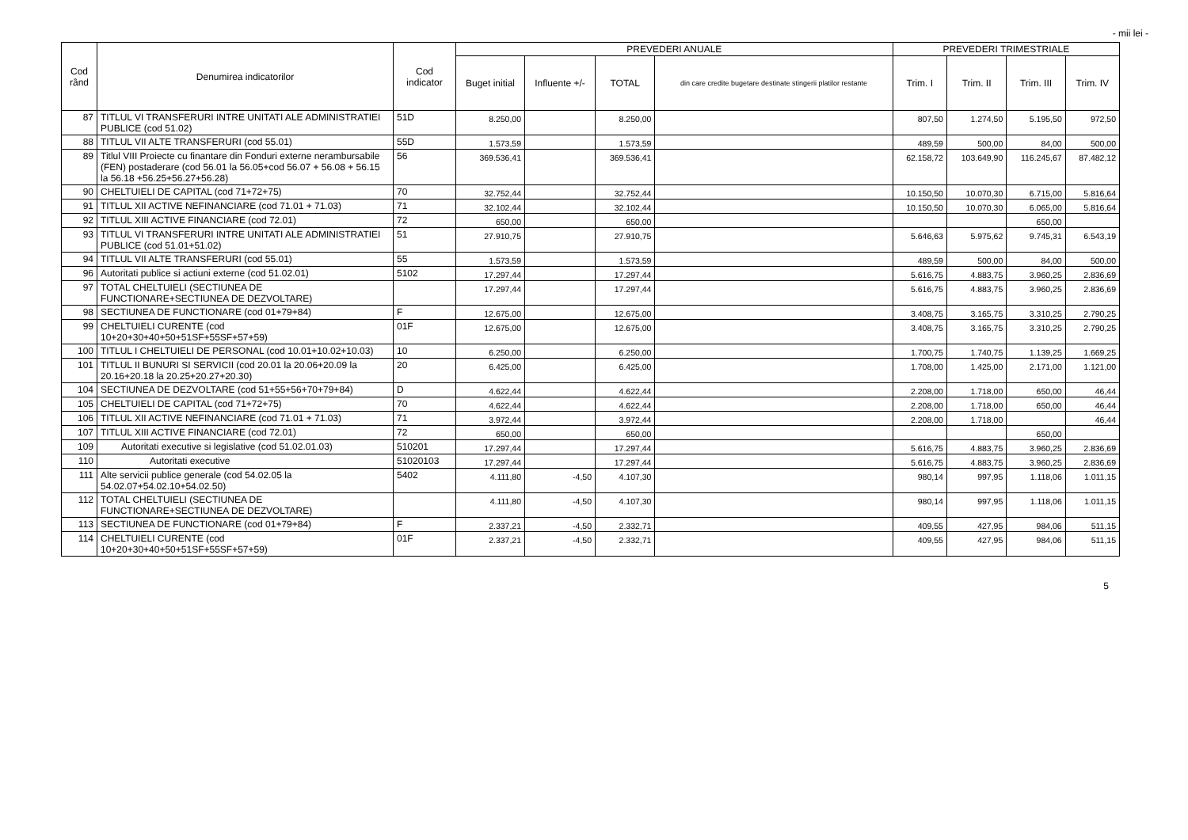- mii lei -
| Cod rând | Denumirea indicatorilor | Cod indicator | PREVEDERI ANUALE | | | | PREVEDERI TRIMESTRIALE | | | |
| --- | --- | --- | --- | --- | --- | --- | --- | --- | --- | --- |
| | | | Buget initial | Influente +/- | TOTAL | din care credite bugetare destinate stingerii platilor restante | Trim. I | Trim. II | Trim. III | Trim. IV |
| 87 | TITLUL VI TRANSFERURI INTRE UNITATI ALE ADMINISTRATIEI PUBLICE (cod 51.02) | 51D | 8.250,00 | | 8.250,00 | | 807,50 | 1.274,50 | 5.195,50 | 972,50 |
| 88 | TITLUL VII ALTE TRANSFERURI (cod 55.01) | 55D | 1.573,59 | | 1.573,59 | | 489,59 | 500,00 | 84,00 | 500,00 |
| 89 | Titlul VIII Proiecte cu finantare din Fonduri externe nerambursabile (FEN) postaderare (cod 56.01 la 56.05+cod 56.07 + 56.08 + 56.15 la 56.18 +56.25+56.27+56.28) | 56 | 369.536,41 | | 369.536,41 | | 62.158,72 | 103.649,90 | 116.245,67 | 87.482,12 |
| 90 | CHELTUIELI DE CAPITAL (cod 71+72+75) | 70 | 32.752,44 | | 32.752,44 | | 10.150,50 | 10.070,30 | 6.715,00 | 5.816,64 |
| 91 | TITLUL XII ACTIVE NEFINANCIARE (cod 71.01 + 71.03) | 71 | 32.102,44 | | 32.102,44 | | 10.150,50 | 10.070,30 | 6.065,00 | 5.816,64 |
| 92 | TITLUL XIII ACTIVE FINANCIARE (cod 72.01) | 72 | 650,00 | | 650,00 | | | | 650,00 | |
| 93 | TITLUL VI TRANSFERURI INTRE UNITATI ALE ADMINISTRATIEI PUBLICE (cod 51.01+51.02) | 51 | 27.910,75 | | 27.910,75 | | 5.646,63 | 5.975,62 | 9.745,31 | 6.543,19 |
| 94 | TITLUL VII ALTE TRANSFERURI (cod 55.01) | 55 | 1.573,59 | | 1.573,59 | | 489,59 | 500,00 | 84,00 | 500,00 |
| 96 | Autoritati publice si actiuni externe (cod 51.02.01) | 5102 | 17.297,44 | | 17.297,44 | | 5.616,75 | 4.883,75 | 3.960,25 | 2.836,69 |
| 97 | TOTAL CHELTUIELI (SECTIUNEA DE FUNCTIONARE+SECTIUNEA DE DEZVOLTARE) | | 17.297,44 | | 17.297,44 | | 5.616,75 | 4.883,75 | 3.960,25 | 2.836,69 |
| 98 | SECTIUNEA DE FUNCTIONARE (cod 01+79+84) | F | 12.675,00 | | 12.675,00 | | 3.408,75 | 3.165,75 | 3.310,25 | 2.790,25 |
| 99 | CHELTUIELI CURENTE (cod 10+20+30+40+50+51SF+55SF+57+59) | 01F | 12.675,00 | | 12.675,00 | | 3.408,75 | 3.165,75 | 3.310,25 | 2.790,25 |
| 100 | TITLUL I CHELTUIELI DE PERSONAL (cod 10.01+10.02+10.03) | 10 | 6.250,00 | | 6.250,00 | | 1.700,75 | 1.740,75 | 1.139,25 | 1.669,25 |
| 101 | TITLUL II BUNURI SI SERVICII (cod 20.01 la 20.06+20.09 la 20.16+20.18 la 20.25+20.27+20.30) | 20 | 6.425,00 | | 6.425,00 | | 1.708,00 | 1.425,00 | 2.171,00 | 1.121,00 |
| 104 | SECTIUNEA DE DEZVOLTARE (cod 51+55+56+70+79+84) | D | 4.622,44 | | 4.622,44 | | 2.208,00 | 1.718,00 | 650,00 | 46,44 |
| 105 | CHELTUIELI DE CAPITAL (cod 71+72+75) | 70 | 4.622,44 | | 4.622,44 | | 2.208,00 | 1.718,00 | 650,00 | 46,44 |
| 106 | TITLUL XII ACTIVE NEFINANCIARE (cod 71.01 + 71.03) | 71 | 3.972,44 | | 3.972,44 | | 2.208,00 | 1.718,00 | | 46,44 |
| 107 | TITLUL XIII ACTIVE FINANCIARE (cod 72.01) | 72 | 650,00 | | 650,00 | | | | 650,00 | |
| 109 | Autoritati executive si legislative (cod 51.02.01.03) | 510201 | 17.297,44 | | 17.297,44 | | 5.616,75 | 4.883,75 | 3.960,25 | 2.836,69 |
| 110 | Autoritati executive | 51020103 | 17.297,44 | | 17.297,44 | | 5.616,75 | 4.883,75 | 3.960,25 | 2.836,69 |
| 111 | Alte servicii publice generale (cod 54.02.05 la 54.02.07+54.02.10+54.02.50) | 5402 | 4.111,80 | -4,50 | 4.107,30 | | 980,14 | 997,95 | 1.118,06 | 1.011,15 |
| 112 | TOTAL CHELTUIELI (SECTIUNEA DE FUNCTIONARE+SECTIUNEA DE DEZVOLTARE) | | 4.111,80 | -4,50 | 4.107,30 | | 980,14 | 997,95 | 1.118,06 | 1.011,15 |
| 113 | SECTIUNEA DE FUNCTIONARE (cod 01+79+84) | F | 2.337,21 | -4,50 | 2.332,71 | | 409,55 | 427,95 | 984,06 | 511,15 |
| 114 | CHELTUIELI CURENTE (cod 10+20+30+40+50+51SF+55SF+57+59) | 01F | 2.337,21 | -4,50 | 2.332,71 | | 409,55 | 427,95 | 984,06 | 511,15 |
5